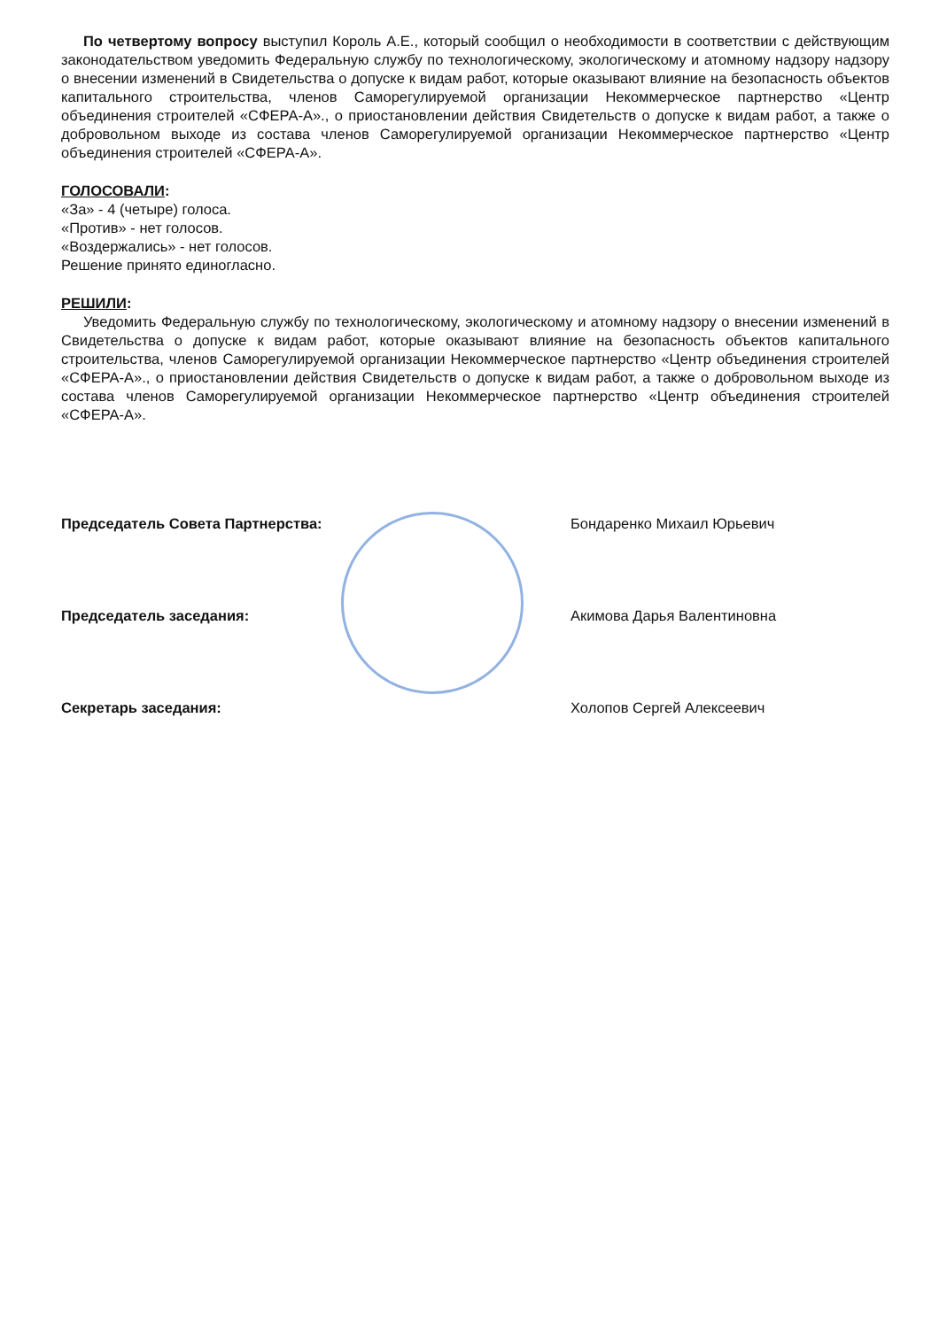По четвертому вопросу выступил Король А.Е., который сообщил о необходимости в соответствии с действующим законодательством уведомить Федеральную службу по технологическому, экологическому и атомному надзору надзору о внесении изменений в Свидетельства о допуске к видам работ, которые оказывают влияние на безопасность объектов капитального строительства, членов Саморегулируемой организации Некоммерческое партнерство «Центр объединения строителей «СФЕРА-А»., о приостановлении действия Свидетельств о допуске к видам работ, а также о добровольном выходе из состава членов Саморегулируемой организации Некоммерческое партнерство «Центр объединения строителей «СФЕРА-А».
ГОЛОСОВАЛИ:
«За» - 4 (четыре) голоса.
«Против» - нет голосов.
«Воздержались» - нет голосов.
Решение принято единогласно.
РЕШИЛИ:
Уведомить Федеральную службу по технологическому, экологическому и атомному надзору о внесении изменений в Свидетельства о допуске к видам работ, которые оказывают влияние на безопасность объектов капитального строительства, членов Саморегулируемой организации Некоммерческое партнерство «Центр объединения строителей «СФЕРА-А»., о приостановлении действия Свидетельств о допуске к видам работ, а также о добровольном выходе из состава членов Саморегулируемой организации Некоммерческое партнерство «Центр объединения строителей «СФЕРА-А».
Председатель Совета Партнерства: Бондаренко Михаил Юрьевич
Председатель заседания: Акимова Дарья Валентиновна
Секретарь заседания: Холопов Сергей Алексеевич